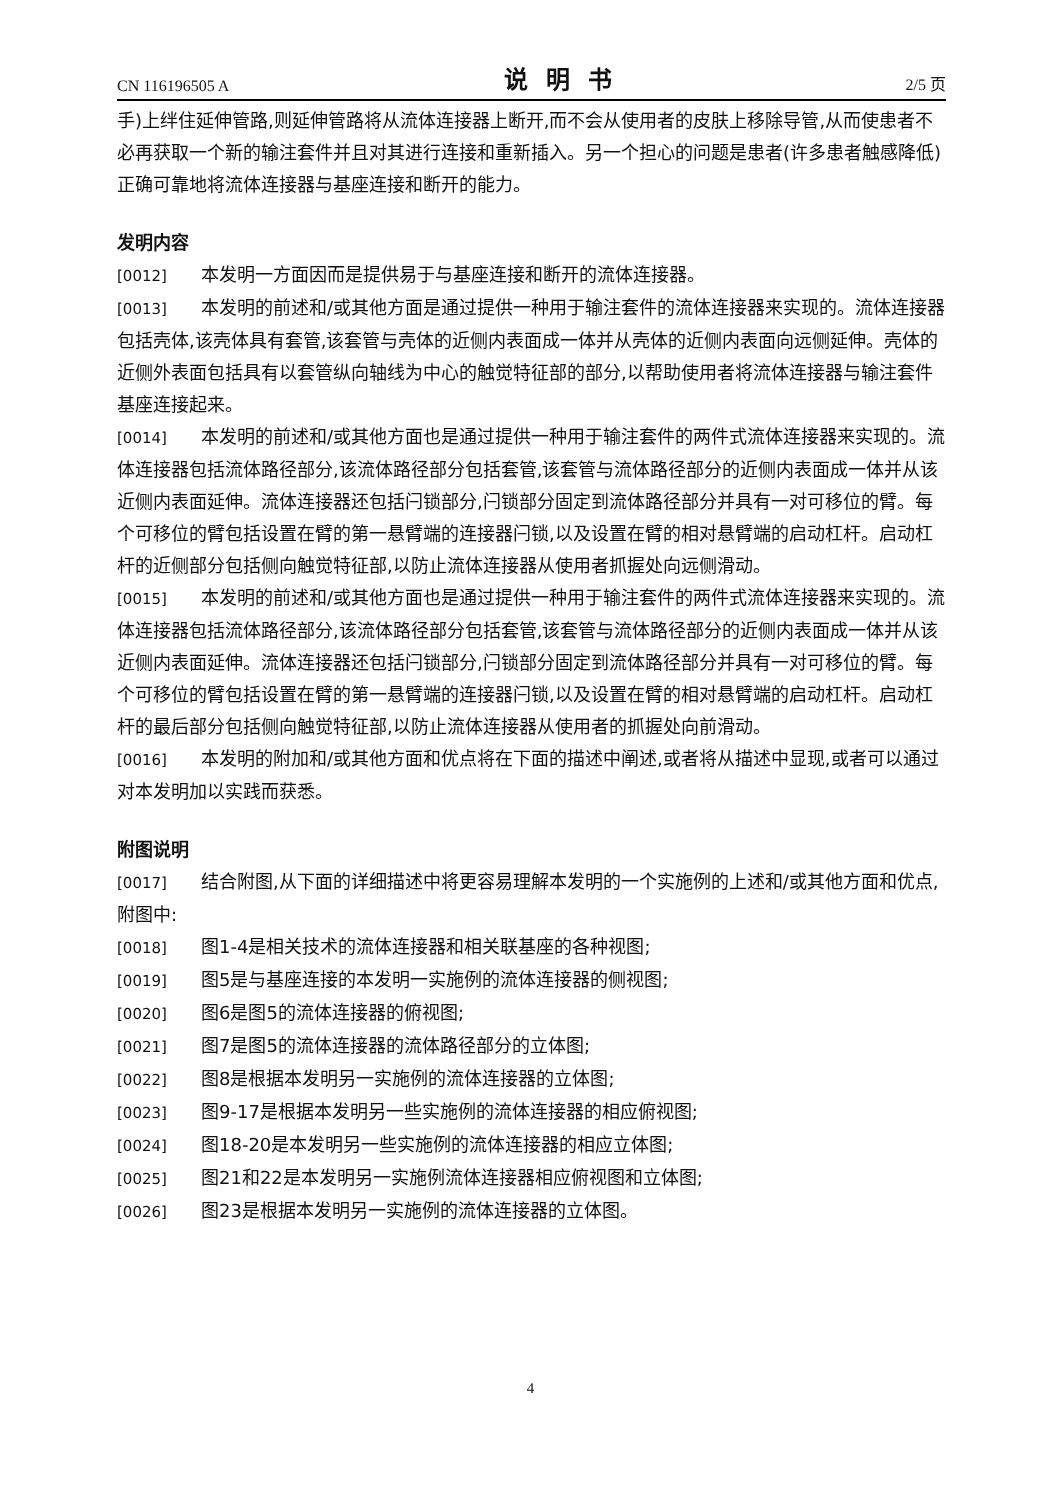CN 116196505 A 说明书 2/5 页
手)上绊住延伸管路,则延伸管路将从流体连接器上断开,而不会从使用者的皮肤上移除导管,从而使患者不必再获取一个新的输注套件并且对其进行连接和重新插入。另一个担心的问题是患者(许多患者触感降低)正确可靠地将流体连接器与基座连接和断开的能力。
发明内容
[0012] 本发明一方面因而是提供易于与基座连接和断开的流体连接器。
[0013] 本发明的前述和/或其他方面是通过提供一种用于输注套件的流体连接器来实现的。流体连接器包括壳体,该壳体具有套管,该套管与壳体的近侧内表面成一体并从壳体的近侧内表面向远侧延伸。壳体的近侧外表面包括具有以套管纵向轴线为中心的触觉特征部的部分,以帮助使用者将流体连接器与输注套件基座连接起来。
[0014] 本发明的前述和/或其他方面也是通过提供一种用于输注套件的两件式流体连接器来实现的。流体连接器包括流体路径部分,该流体路径部分包括套管,该套管与流体路径部分的近侧内表面成一体并从该近侧内表面延伸。流体连接器还包括闩锁部分,闩锁部分固定到流体路径部分并具有一对可移位的臂。每个可移位的臂包括设置在臂的第一悬臂端的连接器闩锁,以及设置在臂的相对悬臂端的启动杠杆。启动杠杆的近侧部分包括侧向触觉特征部,以防止流体连接器从使用者抓握处向远侧滑动。
[0015] 本发明的前述和/或其他方面也是通过提供一种用于输注套件的两件式流体连接器来实现的。流体连接器包括流体路径部分,该流体路径部分包括套管,该套管与流体路径部分的近侧内表面成一体并从该近侧内表面延伸。流体连接器还包括闩锁部分,闩锁部分固定到流体路径部分并具有一对可移位的臂。每个可移位的臂包括设置在臂的第一悬臂端的连接器闩锁,以及设置在臂的相对悬臂端的启动杠杆。启动杠杆的最后部分包括侧向触觉特征部,以防止流体连接器从使用者的抓握处向前滑动。
[0016] 本发明的附加和/或其他方面和优点将在下面的描述中阐述,或者将从描述中显现,或者可以通过对本发明加以实践而获悉。
附图说明
[0017] 结合附图,从下面的详细描述中将更容易理解本发明的一个实施例的上述和/或其他方面和优点,附图中:
[0018] 图1-4是相关技术的流体连接器和相关联基座的各种视图;
[0019] 图5是与基座连接的本发明一实施例的流体连接器的侧视图;
[0020] 图6是图5的流体连接器的俯视图;
[0021] 图7是图5的流体连接器的流体路径部分的立体图;
[0022] 图8是根据本发明另一实施例的流体连接器的立体图;
[0023] 图9-17是根据本发明另一些实施例的流体连接器的相应俯视图;
[0024] 图18-20是本发明另一些实施例的流体连接器的相应立体图;
[0025] 图21和22是本发明另一实施例流体连接器相应俯视图和立体图;
[0026] 图23是根据本发明另一实施例的流体连接器的立体图。
4